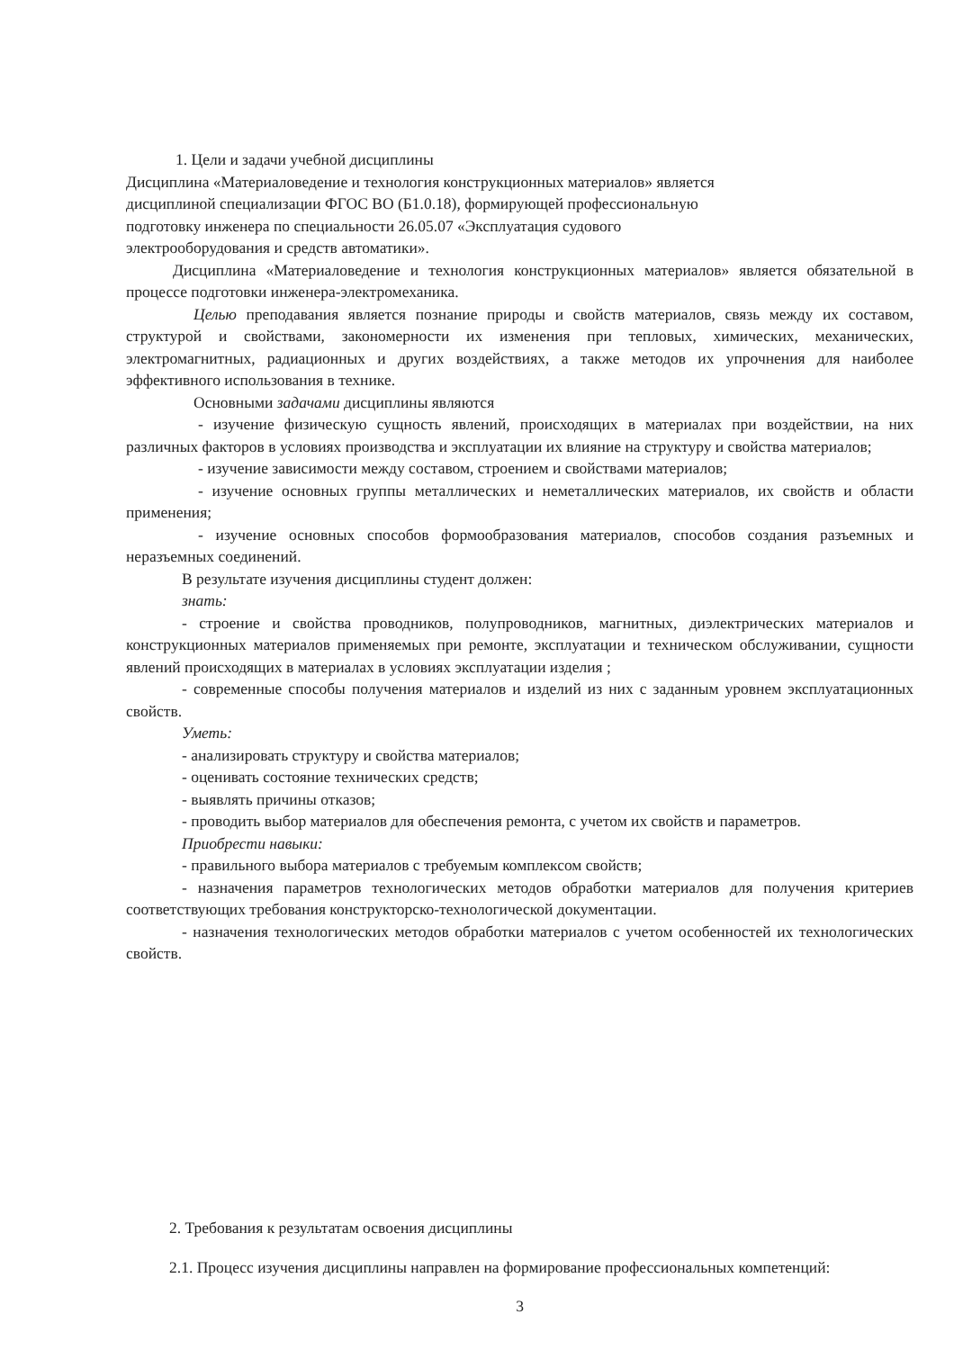1. Цели и задачи учебной дисциплины
Дисциплина «Материаловедение и технология конструкционных материалов» является
дисциплиной специализации ФГОС ВО (Б1.0.18), формирующей профессиональную
подготовку инженера по специальности 26.05.07 «Эксплуатация судового
электрооборудования и средств автоматики».
Дисциплина «Материаловедение и технология конструкционных материалов» является обязательной в процессе подготовки инженера-электромеханика.
Целью преподавания является познание природы и свойств материалов, связь между их составом, структурой и свойствами, закономерности их изменения при тепловых, химических, механических, электромагнитных, радиационных и других воздействиях, а также методов их упрочнения для наиболее эффективного использования в технике.
Основными задачами дисциплины являются
- изучение физическую сущность явлений, происходящих в материалах при воздействии, на них различных факторов в условиях производства и эксплуатации их влияние на структуру и свойства материалов;
- изучение зависимости между составом, строением и свойствами материалов;
- изучение основных группы металлических и неметаллических материалов, их свойств и области применения;
- изучение основных способов формообразования материалов, способов создания разъемных и неразъемных соединений.
В результате изучения дисциплины студент должен:
знать:
- строение и свойства проводников, полупроводников, магнитных, диэлектрических материалов и конструкционных материалов применяемых при ремонте, эксплуатации и техническом обслуживании, сущности явлений происходящих в материалах в условиях эксплуатации изделия ;
- современные способы получения материалов и изделий из них с заданным уровнем эксплуатационных свойств.
Уметь:
- анализировать структуру и свойства материалов;
- оценивать состояние технических средств;
- выявлять причины отказов;
- проводить выбор материалов для обеспечения ремонта, с учетом их свойств и параметров.
Приобрести навыки:
- правильного выбора материалов с требуемым комплексом свойств;
- назначения параметров технологических методов обработки материалов для получения критериев соответствующих требования конструкторско-технологической документации.
- назначения технологических методов обработки материалов с учетом особенностей их технологических свойств.
2. Требования к результатам освоения дисциплины
2.1. Процесс изучения дисциплины направлен на формирование профессиональных компетенций:
3